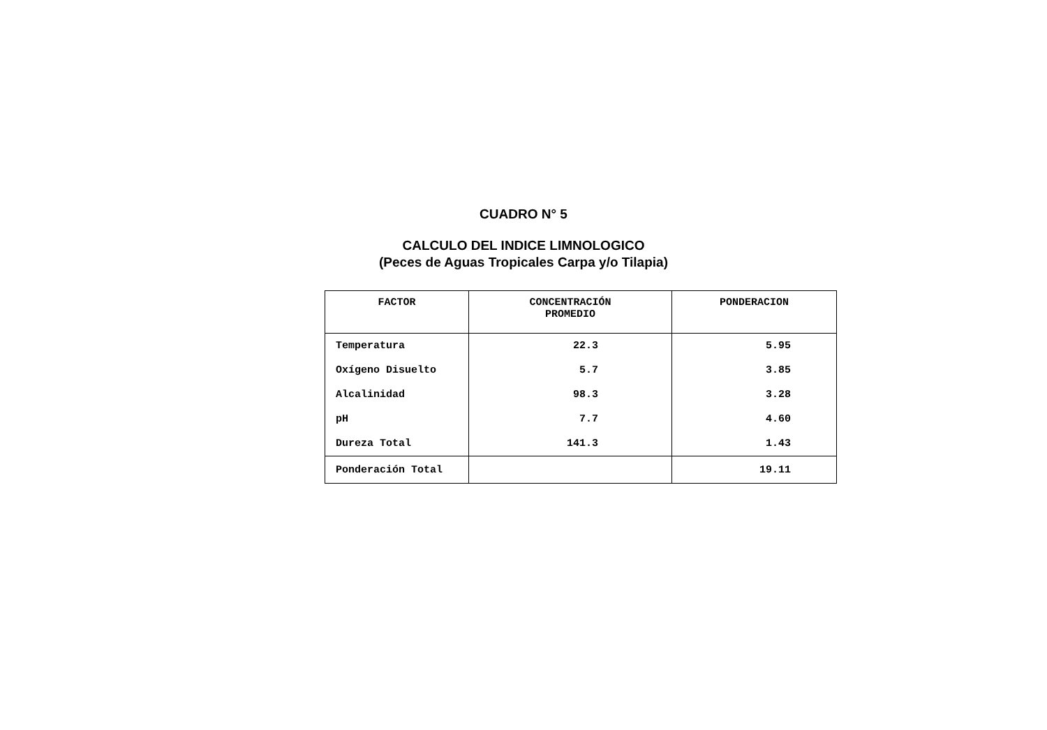CUADRO N° 5
CALCULO DEL INDICE LIMNOLOGICO
(Peces de Aguas Tropicales Carpa y/o Tilapia)
| FACTOR | CONCENTRACIÓN PROMEDIO | PONDERACION |
| --- | --- | --- |
| Temperatura | 22.3 | 5.95 |
| Oxígeno Disuelto | 5.7 | 3.85 |
| Alcalinidad | 98.3 | 3.28 |
| pH | 7.7 | 4.60 |
| Dureza Total | 141.3 | 1.43 |
| Ponderación Total | | 19.11 |